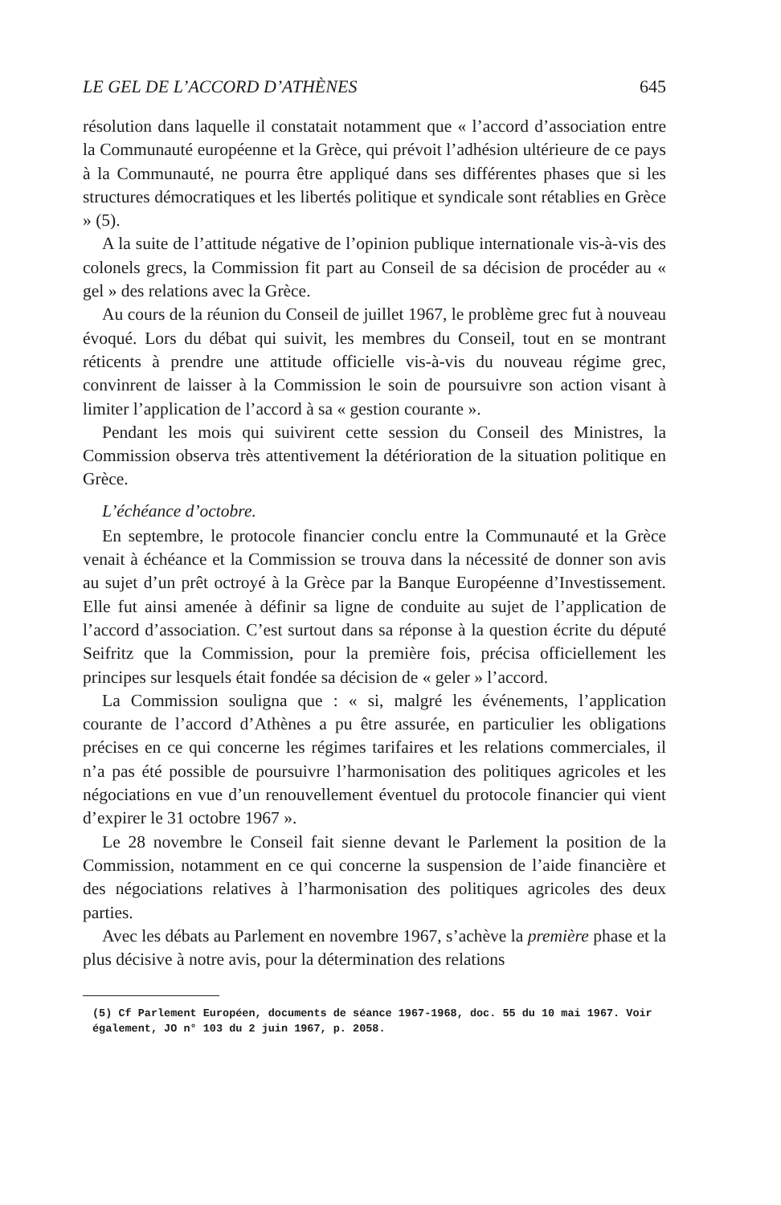LE GEL DE L’ACCORD D’ATHÈNES 645
résolution dans laquelle il constatait notamment que « l’accord d’association entre la Communauté européenne et la Grèce, qui prévoit l’adhésion ultérieure de ce pays à la Communauté, ne pourra être appliqué dans ses différentes phases que si les structures démocratiques et les libertés politique et syndicale sont rétablies en Grèce » (5).
A la suite de l’attitude négative de l’opinion publique internationale vis-à-vis des colonels grecs, la Commission fit part au Conseil de sa décision de procéder au « gel » des relations avec la Grèce.
Au cours de la réunion du Conseil de juillet 1967, le problème grec fut à nouveau évoqué. Lors du débat qui suivit, les membres du Conseil, tout en se montrant réticents à prendre une attitude officielle vis-à-vis du nouveau régime grec, convinrent de laisser à la Commission le soin de poursuivre son action visant à limiter l’application de l’accord à sa « gestion courante ».
Pendant les mois qui suivirent cette session du Conseil des Ministres, la Commission observa très attentivement la détérioration de la situation politique en Grèce.
L’échéance d’octobre.
En septembre, le protocole financier conclu entre la Communauté et la Grèce venait à échéance et la Commission se trouva dans la nécessité de donner son avis au sujet d’un prêt octroyé à la Grèce par la Banque Européenne d’Investissement. Elle fut ainsi amenée à définir sa ligne de conduite au sujet de l’application de l’accord d’association. C’est surtout dans sa réponse à la question écrite du député Seifritz que la Commission, pour la première fois, précisa officiellement les principes sur lesquels était fondée sa décision de « geler » l’accord.
La Commission souligna que : « si, malgré les événements, l’application courante de l’accord d’Athènes a pu être assurée, en particulier les obligations précises en ce qui concerne les régimes tarifaires et les relations commerciales, il n’a pas été possible de poursuivre l’harmonisation des politiques agricoles et les négociations en vue d’un renouvellement éventuel du protocole financier qui vient d’expirer le 31 octobre 1967 ».
Le 28 novembre le Conseil fait sienne devant le Parlement la position de la Commission, notamment en ce qui concerne la suspension de l’aide financière et des négociations relatives à l’harmonisation des politiques agricoles des deux parties.
Avec les débats au Parlement en novembre 1967, s’achève la première phase et la plus décisive à notre avis, pour la détermination des relations
(5) Cf Parlement Européen, documents de séance 1967-1968, doc. 55 du 10 mai 1967. Voir également, JO n° 103 du 2 juin 1967, p. 2058.